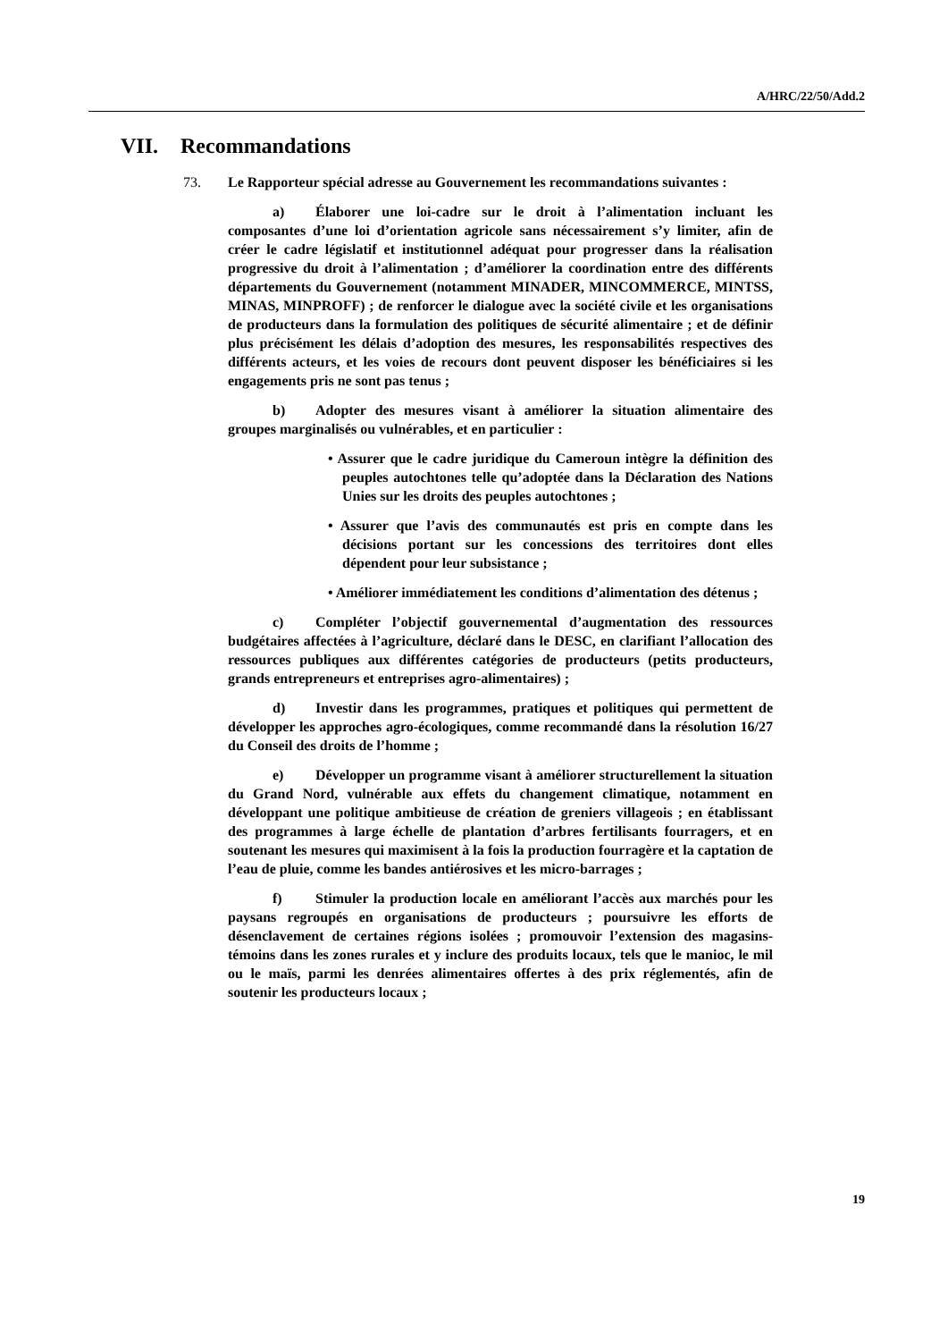A/HRC/22/50/Add.2
VII. Recommandations
73. Le Rapporteur spécial adresse au Gouvernement les recommandations suivantes :
a) Élaborer une loi-cadre sur le droit à l’alimentation incluant les composantes d’une loi d’orientation agricole sans nécessairement s’y limiter, afin de créer le cadre législatif et institutionnel adéquat pour progresser dans la réalisation progressive du droit à l’alimentation ; d’améliorer la coordination entre des différents départements du Gouvernement (notamment MINADER, MINCOMMERCE, MINTSS, MINAS, MINPROFF) ; de renforcer le dialogue avec la société civile et les organisations de producteurs dans la formulation des politiques de sécurité alimentaire ; et de définir plus précisément les délais d’adoption des mesures, les responsabilités respectives des différents acteurs, et les voies de recours dont peuvent disposer les bénéficiaires si les engagements pris ne sont pas tenus ;
b) Adopter des mesures visant à améliorer la situation alimentaire des groupes marginalisés ou vulnérables, et en particulier :
• Assurer que le cadre juridique du Cameroun intègre la définition des peuples autochtones telle qu’adoptée dans la Déclaration des Nations Unies sur les droits des peuples autochtones ;
• Assurer que l’avis des communautés est pris en compte dans les décisions portant sur les concessions des territoires dont elles dépendent pour leur subsistance ;
• Améliorer immédiatement les conditions d’alimentation des détenus ;
c) Compléter l’objectif gouvernemental d’augmentation des ressources budgétaires affectées à l’agriculture, déclaré dans le DESC, en clarifiant l’allocation des ressources publiques aux différentes catégories de producteurs (petits producteurs, grands entrepreneurs et entreprises agro-alimentaires) ;
d) Investir dans les programmes, pratiques et politiques qui permettent de développer les approches agro-écologiques, comme recommandé dans la résolution 16/27 du Conseil des droits de l’homme ;
e) Développer un programme visant à améliorer structurellement la situation du Grand Nord, vulnérable aux effets du changement climatique, notamment en développant une politique ambitieuse de création de greniers villageois ; en établissant des programmes à large échelle de plantation d’arbres fertilisants fourragers, et en soutenant les mesures qui maximisent à la fois la production fourragère et la captation de l’eau de pluie, comme les bandes antiérosives et les micro-barrages ;
f) Stimuler la production locale en améliorant l’accès aux marchés pour les paysans regroupés en organisations de producteurs ; poursuivre les efforts de désenclavement de certaines régions isolées ; promouvoir l’extension des magasins-témoins dans les zones rurales et y inclure des produits locaux, tels que le manioc, le mil ou le maïs, parmi les denrées alimentaires offertes à des prix réglementés, afin de soutenir les producteurs locaux ;
19